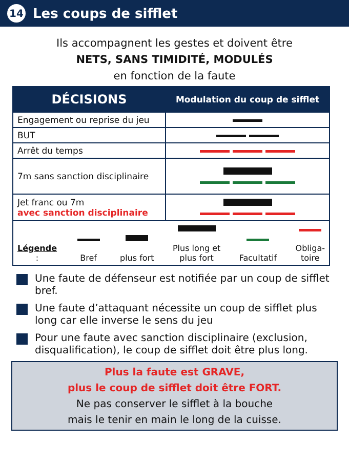14 Les coups de sifflet
Ils accompagnent les gestes et doivent être
NETS, SANS TIMIDITÉ, MODULÉS
en fonction de la faute
| DÉCISIONS | Modulation du coup de sifflet |
| --- | --- |
| Engagement ou reprise du jeu | |
| BUT | |
| Arrêt du temps | |
| 7m sans sanction disciplinaire | |
| Jet franc ou 7m avec sanction disciplinaire | |
| Légende : Bref plus fort Plus long et plus fort Facultatif Obliga- toire | |
Une faute de défenseur est notifiée par un coup de sifflet bref.
Une faute d’attaquant nécessite un coup de sifflet plus long car elle inverse le sens du jeu
Pour une faute avec sanction disciplinaire (exclusion, disqualification), le coup de sifflet doit être plus long.
Plus la faute est GRAVE,
plus le coup de sifflet doit être FORT.
Ne pas conserver le sifflet à la bouche
mais le tenir en main le long de la cuisse.